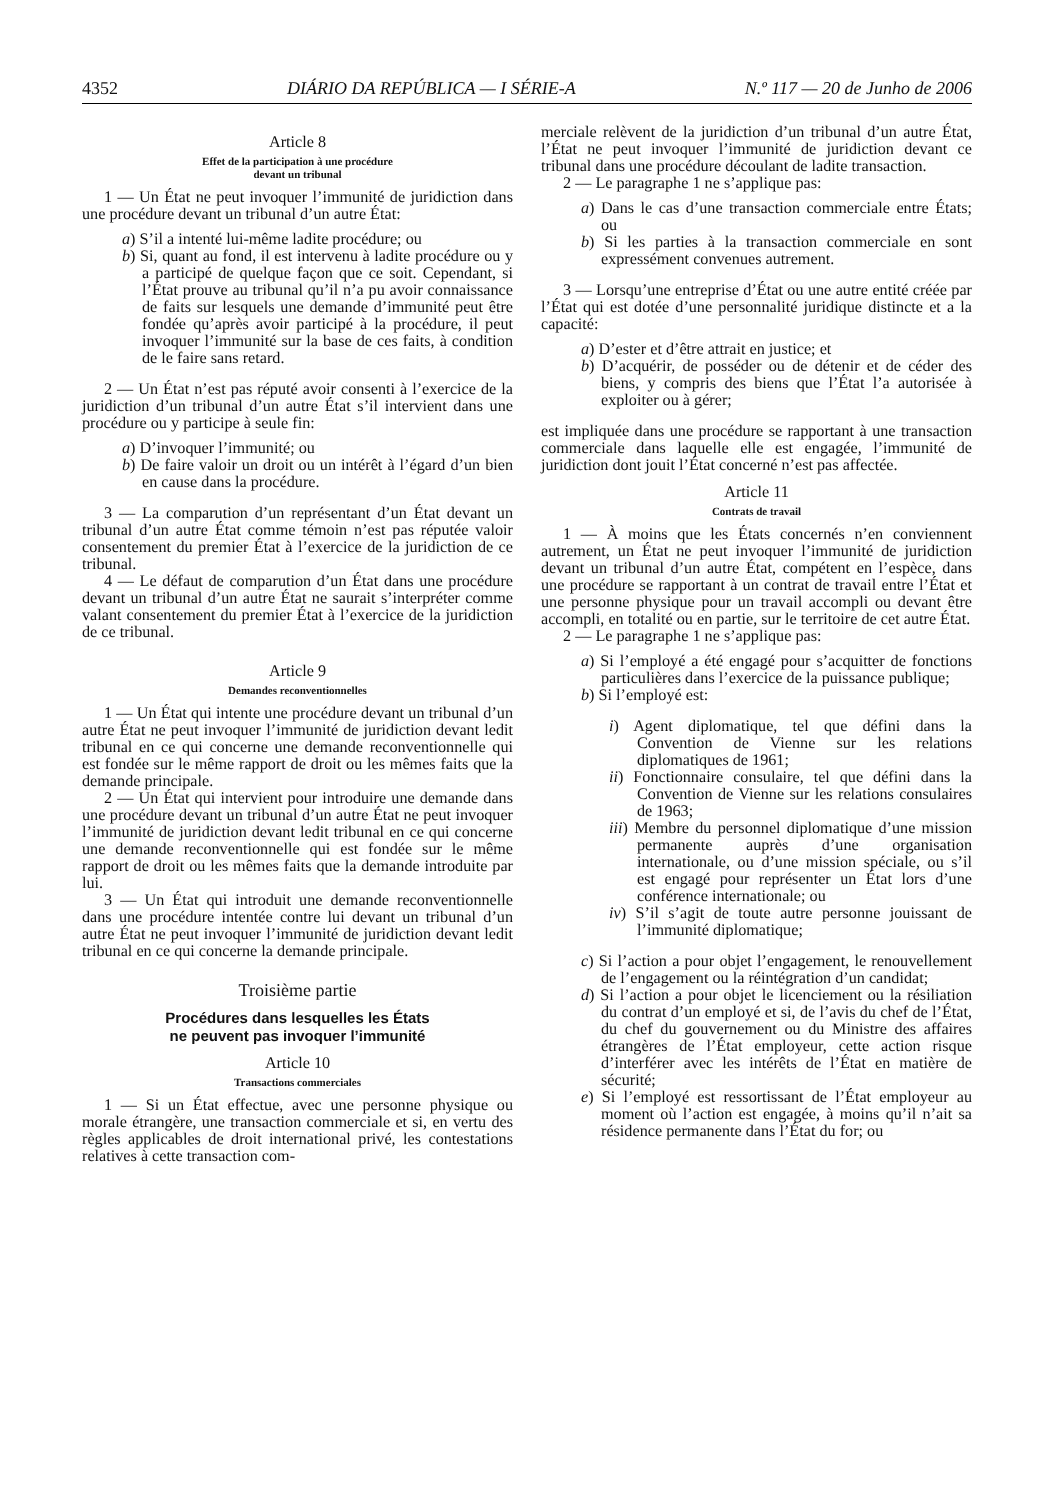4352 DIÁRIO DA REPÚBLICA — I SÉRIE-A N.º 117 — 20 de Junho de 2006
Article 8
Effet de la participation à une procédure
devant un tribunal
1 — Un État ne peut invoquer l’immunité de juridiction dans une procédure devant un tribunal d’un autre État:
a) S’il a intenté lui-même ladite procédure; ou
b) Si, quant au fond, il est intervenu à ladite procédure ou y a participé de quelque façon que ce soit. Cependant, si l’État prouve au tribunal qu’il n’a pu avoir connaissance de faits sur lesquels une demande d’immunité peut être fondée qu’après avoir participé à la procédure, il peut invoquer l’immunité sur la base de ces faits, à condition de le faire sans retard.
2 — Un État n’est pas réputé avoir consenti à l’exercice de la juridiction d’un tribunal d’un autre État s’il intervient dans une procédure ou y participe à seule fin:
a) D’invoquer l’immunité; ou
b) De faire valoir un droit ou un intérêt à l’égard d’un bien en cause dans la procédure.
3 — La comparution d’un représentant d’un État devant un tribunal d’un autre État comme témoin n’est pas réputée valoir consentement du premier État à l’exercice de la juridiction de ce tribunal.
4 — Le défaut de comparution d’un État dans une procédure devant un tribunal d’un autre État ne saurait s’interpréter comme valant consentement du premier État à l’exercice de la juridiction de ce tribunal.
Article 9
Demandes reconventionnelles
1 — Un État qui intente une procédure devant un tribunal d’un autre État ne peut invoquer l’immunité de juridiction devant ledit tribunal en ce qui concerne une demande reconventionnelle qui est fondée sur le même rapport de droit ou les mêmes faits que la demande principale.
2 — Un État qui intervient pour introduire une demande dans une procédure devant un tribunal d’un autre État ne peut invoquer l’immunité de juridiction devant ledit tribunal en ce qui concerne une demande reconventionnelle qui est fondée sur le même rapport de droit ou les mêmes faits que la demande introduite par lui.
3 — Un État qui introduit une demande reconventionnelle dans une procédure intentée contre lui devant un tribunal d’un autre État ne peut invoquer l’immunité de juridiction devant ledit tribunal en ce qui concerne la demande principale.
Troisième partie
Procédures dans lesquelles les États
ne peuvent pas invoquer l’immunité
Article 10
Transactions commerciales
1 — Si un État effectue, avec une personne physique ou morale étrangère, une transaction commerciale et si, en vertu des règles applicables de droit international privé, les contestations relatives à cette transaction com-
merciale relèvent de la juridiction d’un tribunal d’un autre État, l’État ne peut invoquer l’immunité de juridiction devant ce tribunal dans une procédure découlant de ladite transaction.
2 — Le paragraphe 1 ne s’applique pas:
a) Dans le cas d’une transaction commerciale entre États; ou
b) Si les parties à la transaction commerciale en sont expressément convenues autrement.
3 — Lorsqu’une entreprise d’État ou une autre entité créée par l’État qui est dotée d’une personnalité juridique distincte et a la capacité:
a) D’ester et d’être attrait en justice; et
b) D’acquérir, de posséder ou de détenir et de céder des biens, y compris des biens que l’État l’a autorisée à exploiter ou à gérer;
est impliquée dans une procédure se rapportant à une transaction commerciale dans laquelle elle est engagée, l’immunité de juridiction dont jouit l’État concerné n’est pas affectée.
Article 11
Contrats de travail
1 — À moins que les États concernés n’en conviennent autrement, un État ne peut invoquer l’immunité de juridiction devant un tribunal d’un autre État, compétent en l’espèce, dans une procédure se rapportant à un contrat de travail entre l’État et une personne physique pour un travail accompli ou devant être accompli, en totalité ou en partie, sur le territoire de cet autre État.
2 — Le paragraphe 1 ne s’applique pas:
a) Si l’employé a été engagé pour s’acquitter de fonctions particulières dans l’exercice de la puissance publique;
b) Si l’employé est:
i) Agent diplomatique, tel que défini dans la Convention de Vienne sur les relations diplomatiques de 1961;
ii) Fonctionnaire consulaire, tel que défini dans la Convention de Vienne sur les relations consulaires de 1963;
iii) Membre du personnel diplomatique d’une mission permanente auprès d’une organisation internationale, ou d’une mission spéciale, ou s’il est engagé pour représenter un État lors d’une conférence internationale; ou
iv) S’il s’agit de toute autre personne jouissant de l’immunité diplomatique;
c) Si l’action a pour objet l’engagement, le renouvellement de l’engagement ou la réintégration d’un candidat;
d) Si l’action a pour objet le licenciement ou la résiliation du contrat d’un employé et si, de l’avis du chef de l’État, du chef du gouvernement ou du Ministre des affaires étrangères de l’État employeur, cette action risque d’interférer avec les intérêts de l’État en matière de sécurité;
e) Si l’employé est ressortissant de l’État employeur au moment où l’action est engagée, à moins qu’il n’ait sa résidence permanente dans l’État du for; ou